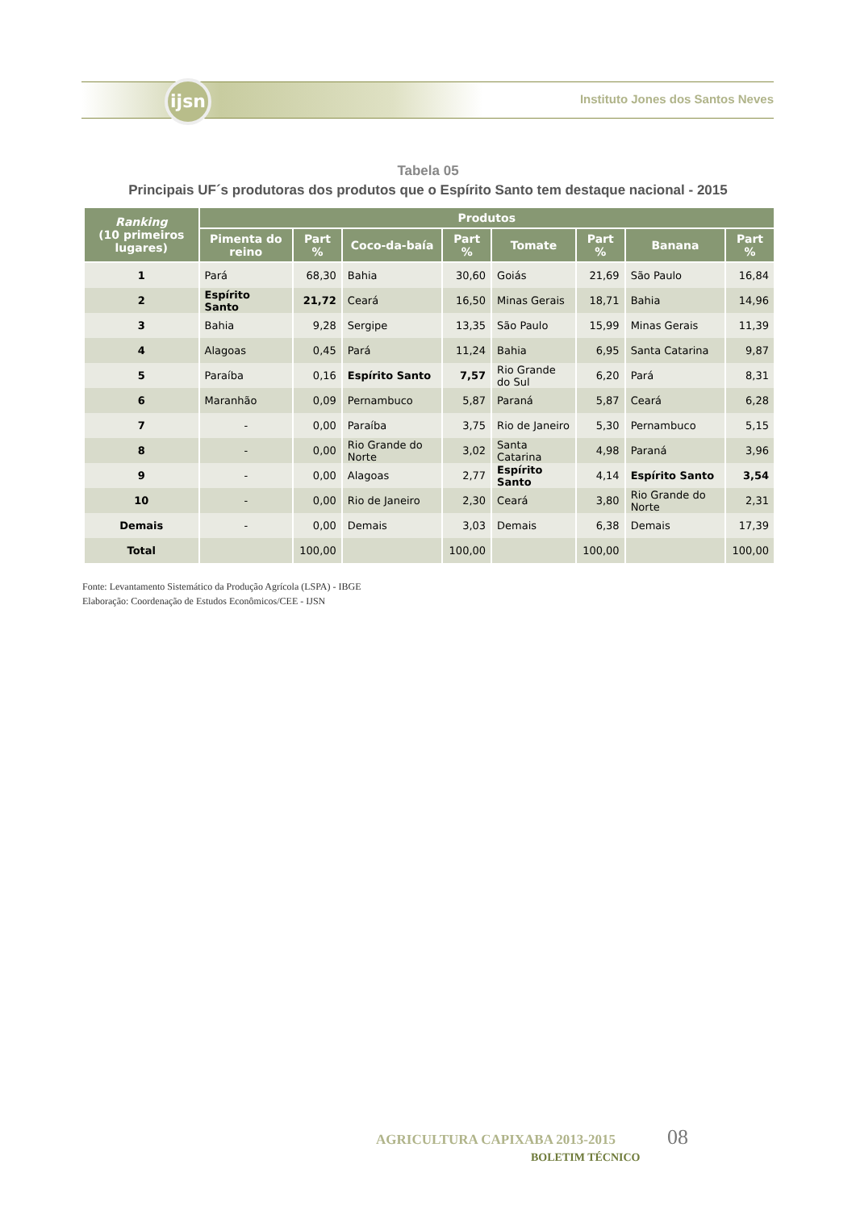ijsn
Instituto Jones dos Santos Neves
Tabela 05
Principais UF´s produtoras dos produtos que o Espírito Santo tem destaque nacional - 2015
| Ranking (10 primeiros lugares) | Produtos | | | | | | | |
| --- | --- | --- | --- | --- | --- | --- | --- | --- |
| | Pimenta do reino | Part % | Coco-da-baía | Part % | Tomate | Part % | Banana | Part % |
| 1 | Pará | 68,30 | Bahia | 30,60 | Goiás | 21,69 | São Paulo | 16,84 |
| 2 | Espírito Santo | 21,72 | Ceará | 16,50 | Minas Gerais | 18,71 | Bahia | 14,96 |
| 3 | Bahia | 9,28 | Sergipe | 13,35 | São Paulo | 15,99 | Minas Gerais | 11,39 |
| 4 | Alagoas | 0,45 | Pará | 11,24 | Bahia | 6,95 | Santa Catarina | 9,87 |
| 5 | Paraíba | 0,16 | Espírito Santo | 7,57 | Rio Grande do Sul | 6,20 | Pará | 8,31 |
| 6 | Maranhão | 0,09 | Pernambuco | 5,87 | Paraná | 5,87 | Ceará | 6,28 |
| 7 | - | 0,00 | Paraíba | 3,75 | Rio de Janeiro | 5,30 | Pernambuco | 5,15 |
| 8 | - | 0,00 | Rio Grande do Norte | 3,02 | Santa Catarina | 4,98 | Paraná | 3,96 |
| 9 | - | 0,00 | Alagoas | 2,77 | Espírito Santo | 4,14 | Espírito Santo | 3,54 |
| 10 | - | 0,00 | Rio de Janeiro | 2,30 | Ceará | 3,80 | Rio Grande do Norte | 2,31 |
| Demais | - | 0,00 | Demais | 3,03 | Demais | 6,38 | Demais | 17,39 |
| Total | | 100,00 | | 100,00 | | 100,00 | | 100,00 |
Fonte: Levantamento Sistemático da Produção Agrícola (LSPA) - IBGE
Elaboração: Coordenação de Estudos Econômicos/CEE - IJSN
AGRICULTURA CAPIXABA 2013-2015 08
BOLETIM TÉCNICO